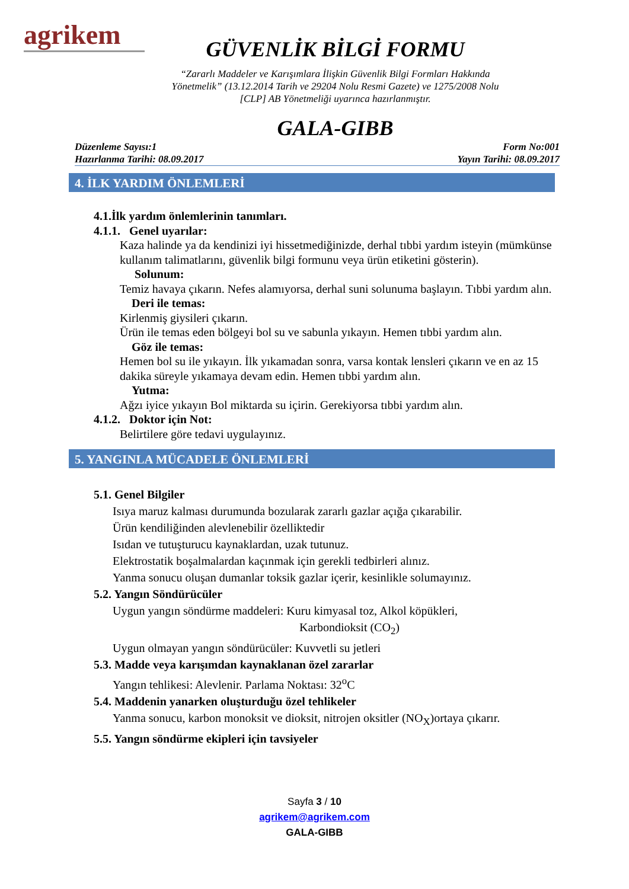agrikem
GÜVENLİK BİLGİ FORMU
“Zararlı Maddeler ve Karışımlara İlişkin Güvenlik Bilgi Formları Hakkında
Yönetmelik” (13.12.2014 Tarih ve 29204 Nolu Resmi Gazete) ve 1275/2008 Nolu
[CLP] AB Yönetmeliği uyarınca hazırlanmıştır.
GALA-GIBB
Düzenleme Sayısı:1
Hazırlanma Tarihi: 08.09.2017
Form No:001
Yayın Tarihi: 08.09.2017
4. İLK YARDIM ÖNLEMLERİ
4.1.İlk yardım önlemlerinin tanımları.
4.1.1. Genel uyarılar:
Kaza halinde ya da kendinizi iyi hissetmediğinizde, derhal tıbbi yardım isteyin (mümkünse kullanım talimatlarını, güvenlik bilgi formunu veya ürün etiketini gösterin).
Solunum:
Temiz havaya çıkarın. Nefes alamıyorsa, derhal suni solunuma başlayın. Tıbbi yardım alın.
Deri ile temas:
Kirlenmiş giysileri çıkarın.
Ürün ile temas eden bölgeyi bol su ve sabunla yıkayın. Hemen tıbbi yardım alın.
Göz ile temas:
Hemen bol su ile yıkayın. İlk yıkamadan sonra, varsa kontak lensleri çıkarın ve en az 15 dakika süreyle yıkamaya devam edin. Hemen tıbbi yardım alın.
Yutma:
Ağzı iyice yıkayın Bol miktarda su içirin. Gerekiyorsa tıbbi yardım alın.
4.1.2. Doktor için Not:
Belirtilere göre tedavi uygulayınız.
5. YANGINLA MÜCADELE ÖNLEMLERİ
5.1. Genel Bilgiler
Isıya maruz kalması durumunda bozularak zararlı gazlar açığa çıkarabilir.
Ürün kendiliğinden alevlenebilir özelliktedir
Isıdan ve tutuşturucu kaynaklardan, uzak tutunuz.
Elektrostatik boşalmalardan kaçınmak için gerekli tedbirleri alınız.
Yanma sonucu oluşan dumanlar toksik gazlar içerir, kesinlikle solumayınız.
5.2. Yangın Söndürücüler
Uygun yangın söndürme maddeleri: Kuru kimyasal toz, Alkol köpükleri,
Karbondioksit (CO<sub>2</sub>)
Uygun olmayan yangın söndürücüler: Kuvvetli su jetleri
5.3. Madde veya karışımdan kaynaklanan özel zararlar
Yangın tehlikesi: Alevlenir. Parlama Noktası: 32<sup>o</sup>C
5.4. Maddenin yanarken oluşturduğu özel tehlikeler
Yanma sonucu, karbon monoksit ve dioksit, nitrojen oksitler (NO<sub>X</sub>)ortaya çıkarır.
5.5. Yangın söndürme ekipleri için tavsiyeler
Sayfa 3 / 10
agrikem@agrikem.com
GALA-GIBB